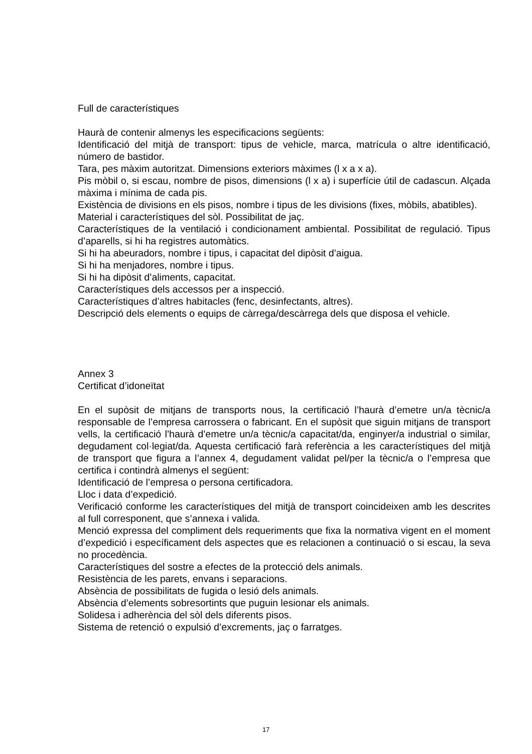Full de característiques
Haurà de contenir almenys les especificacions següents:
Identificació del mitjà de transport: tipus de vehicle, marca, matrícula o altre identificació, número de bastidor.
Tara, pes màxim autoritzat. Dimensions exteriors màximes (l x a x a).
Pis mòbil o, si escau, nombre de pisos, dimensions (l x a) i superfície útil de cadascun. Alçada màxima i mínima de cada pis.
Existència de divisions en els pisos, nombre i tipus de les divisions (fixes, mòbils, abatibles).
Material i característiques del sòl. Possibilitat de jaç.
Característiques de la ventilació i condicionament ambiental. Possibilitat de regulació. Tipus d’aparells, si hi ha registres automàtics.
Si hi ha abeuradors, nombre i tipus, i capacitat del dipòsit d’aigua.
Si hi ha menjadores, nombre i tipus.
Si hi ha dipòsit d’aliments, capacitat.
Característiques dels accessos per a inspecció.
Característiques d’altres habitacles (fenc, desinfectants, altres).
Descripció dels elements o equips de càrrega/descàrrega dels que disposa el vehicle.
Annex 3
Certificat d’idoneïtat
En el supòsit de mitjans de transports nous, la certificació l’haurà d’emetre un/a tècnic/a responsable de l’empresa carrossera o fabricant. En el supòsit que siguin mitjans de transport vells, la certificació l’haurà d’emetre un/a tècnic/a capacitat/da, enginyer/a industrial o similar, degudament col·legiat/da. Aquesta certificació farà referència a les característiques del mitjà de transport que figura a l’annex 4, degudament validat pel/per la tècnic/a o l’empresa que certifica i contindrà almenys el següent:
Identificació de l’empresa o persona certificadora.
Lloc i data d’expedició.
Verificació conforme les característiques del mitjà de transport coincideixen amb les descrites al full corresponent, que s’annexa i valida.
Menció expressa del compliment dels requeriments que fixa la normativa vigent en el moment d’expedició i específicament dels aspectes que es relacionen a continuació o si escau, la seva no procedència.
Característiques del sostre a efectes de la protecció dels animals.
Resistència de les parets, envans i separacions.
Absència de possibilitats de fugida o lesió dels animals.
Absència d’elements sobresortints que puguin lesionar els animals.
Solidesa i adherència del sòl dels diferents pisos.
Sistema de retenció o expulsió d’excrements, jaç o farratges.
17